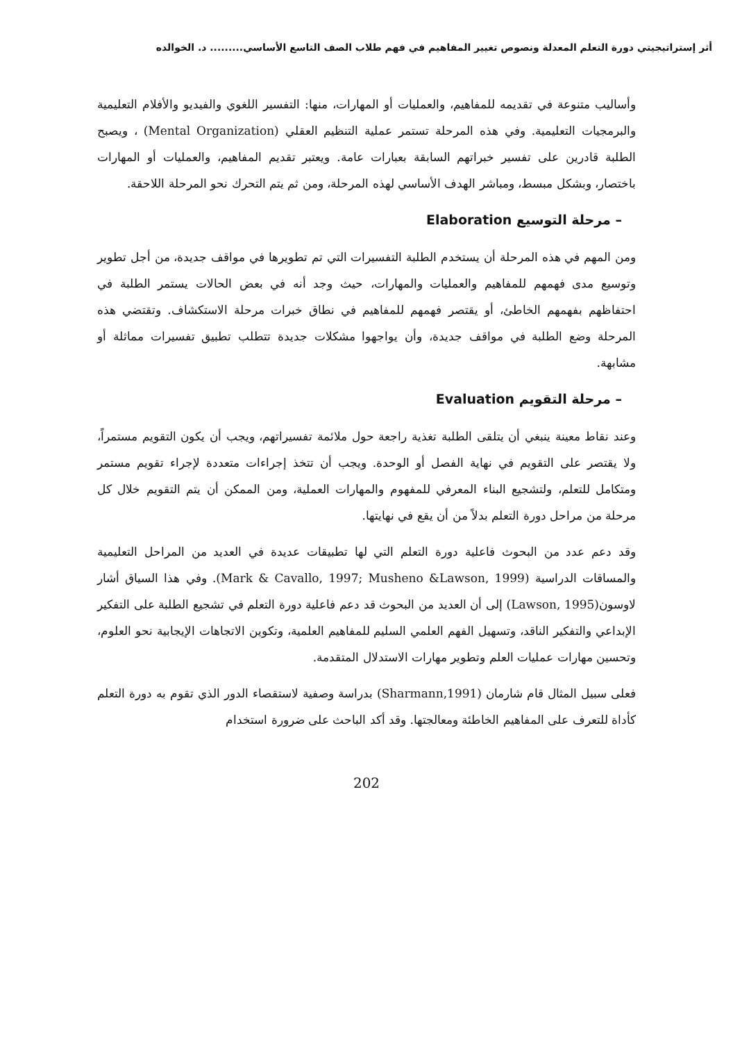أثر إستراتيجيتي دورة التعلم المعدلة ونصوص تغيير المفاهيم في فهم طلاب الصف التاسع الأساسي......... د. الخوالده
وأساليب متنوعة في تقديمه للمفاهيم، والعمليات أو المهارات، منها: التفسير اللغوي والفيديو والأفلام التعليمية والبرمجيات التعليمية. وفي هذه المرحلة تستمر عملية التنظيم العقلي (Mental Organization) ، ويصبح الطلبة قادرين على تفسير خبراتهم السابقة بعبارات عامة. ويعتبر تقديم المفاهيم، والعمليات أو المهارات باختصار، وبشكل مبسط، ومباشر الهدف الأساسي لهذه المرحلة، ومن ثم يتم التحرك نحو المرحلة اللاحقة.
– مرحلة التوسيع Elaboration
ومن المهم في هذه المرحلة أن يستخدم الطلبة التفسيرات التي تم تطويرها في مواقف جديدة، من أجل تطوير وتوسيع مدى فهمهم للمفاهيم والعمليات والمهارات، حيث وجد أنه في بعض الحالات يستمر الطلبة في احتفاظهم بفهمهم الخاطئ، أو يقتصر فهمهم للمفاهيم في نطاق خبرات مرحلة الاستكشاف. وتقتضي هذه المرحلة وضع الطلبة في مواقف جديدة، وأن يواجهوا مشكلات جديدة تتطلب تطبيق تفسيرات مماثلة أو مشابهة.
– مرحلة التقويم Evaluation
وعند نقاط معينة ينبغي أن يتلقى الطلبة تغذية راجعة حول ملائمة تفسيراتهم، ويجب أن يكون التقويم مستمراً، ولا يقتصر على التقويم في نهاية الفصل أو الوحدة. ويجب أن تتخذ إجراءات متعددة لإجراء تقويم مستمر ومتكامل للتعلم، ولتشجيع البناء المعرفي للمفهوم والمهارات العملية، ومن الممكن أن يتم التقويم خلال كل مرحلة من مراحل دورة التعلم بدلاً من أن يقع في نهايتها.
وقد دعم عدد من البحوث فاعلية دورة التعلم التي لها تطبيقات عديدة في العديد من المراحل التعليمية والمساقات الدراسية (Mark & Cavallo, 1997; Musheno &Lawson, 1999). وفي هذا السياق أشار لاوسون(Lawson, 1995) إلى أن العديد من البحوث قد دعم فاعلية دورة التعلم في تشجيع الطلبة على التفكير الإبداعي والتفكير الناقد، وتسهيل الفهم العلمي السليم للمفاهيم العلمية، وتكوين الاتجاهات الإيجابية نحو العلوم، وتحسين مهارات عمليات العلم وتطوير مهارات الاستدلال المتقدمة.
فعلى سبيل المثال قام شارمان (Sharmann,1991) بدراسة وصفية لاستقصاء الدور الذي تقوم به دورة التعلم كأداة للتعرف على المفاهيم الخاطئة ومعالجتها. وقد أكد الباحث على ضرورة استخدام
202